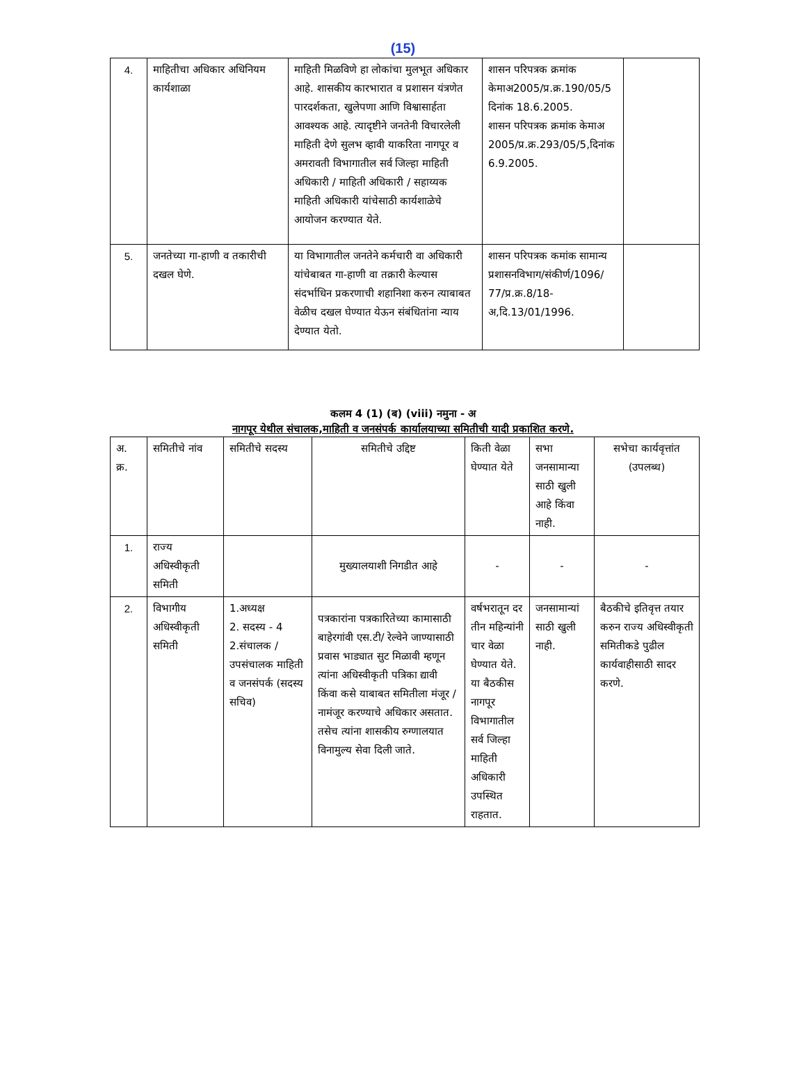(15)
| 4. | माहितीचा अधिकार अधिनियम कार्यशाळा | माहिती मिळविणे हा लोकांचा मुलभूत अधिकार आहे. शासकीय कारभारात व प्रशासन यंत्रणेत पारदर्शकता, खुलेपणा आणि विश्वासार्हता आवश्यक आहे. त्यादृष्टीने जनतेनी विचारलेली माहिती देणे सुलभ व्हावी याकरिता नागपूर व अमरावती विभागातील सर्व जिल्हा माहिती अधिकारी / माहिती अधिकारी / सहाय्यक माहिती अधिकारी यांचेसाठी कार्यशाळेचे आयोजन करण्यात येते. | शासन परिपत्रक क्रमांक केमाअ2005/प्र.क्र.190/05/5 दिनांक 18.6.2005. शासन परिपत्रक क्रमांक केमाअ 2005/प्र.क्र.293/05/5,दिनांक 6.9.2005. | |
| 5. | जनतेच्या गा-हाणी व तकारीची दखल घेणे. | या विभागातील जनतेने कर्मचारी वा अधिकारी यांचेबाबत गा-हाणी वा तक्रारी केल्यास संदर्भाधिन प्रकरणाची शहानिशा करुन त्याबाबत वेळीच दखल घेण्यात येऊन संबंधितांना न्याय देण्यात येतो. | शासन परिपत्रक कमांक सामान्य प्रशासनविभाग/संकीर्ण/1096/ 77/प्र.क्र.8/18-अ,दि.13/01/1996. | |
कलम 4 (1) (ब) (viii) नमुना - अ
नागपूर येथील संचालक,माहिती व जनसंपर्क कार्यालयाच्या समितीची यादी प्रकाशित करणे.
| अ. क्र. | समितीचे नांव | समितीचे सदस्य | समितीचे उद्दिष्ट | किती वेळा घेण्यात येते | सभा जनसामान्या साठी खुली आहे किंवा नाही. | सभेचा कार्यवृत्तांत (उपलब्ध) |
| 1. | राज्य अधिस्वीकृती समिती | | मुख्यालयाशी निगडीत आहे | - | - | - |
| 2. | विभागीय अधिस्वीकृती समिती | 1.अध्यक्ष 2. सदस्य - 4 2.संचालक /उपसंचालक माहिती व जनसंपर्क (सदस्य सचिव) | पत्रकारांना पत्रकारितेच्या कामासाठी बाहेरगांवी एस.टी/ रेल्वेने जाण्यासाठी प्रवास भाड्यात सुट मिळावी म्हणून त्यांना अधिस्वीकृती पत्रिका द्यावी किंवा कसे याबाबत समितीला मंजूर /नामंजूर करण्याचे अधिकार असतात. तसेच त्यांना शासकीय रुग्णालयात विनामुल्य सेवा दिली जाते. | वर्षभरातून दर तीन महिन्यांनी चार वेळा घेण्यात येते. या बैठकीस नागपूर विभागातील सर्व जिल्हा माहिती अधिकारी उपस्थित राहतात. | जनसामान्यां साठी खुली नाही. | बैठकीचे इतिवृत्त तयार करुन राज्य अधिस्वीकृती समितीकडे पुढील कार्यवाहीसाठी सादर करणे. |